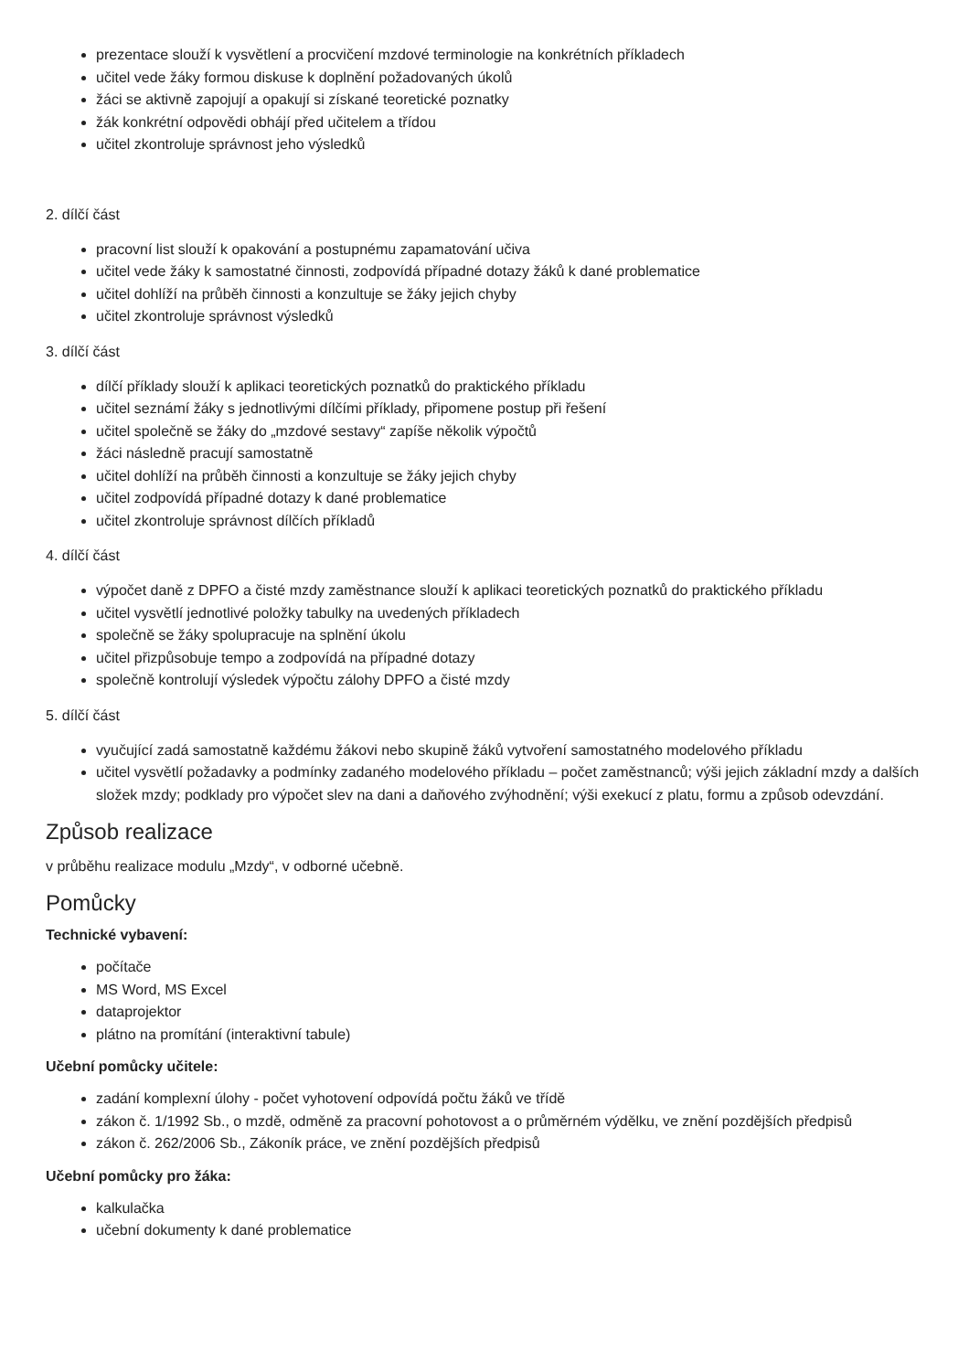prezentace slouží k vysvětlení a procvičení mzdové terminologie na konkrétních příkladech
učitel vede žáky formou diskuse k doplnění požadovaných úkolů
žáci se aktivně zapojují a opakují si získané teoretické poznatky
žák konkrétní odpovědi obhájí před učitelem a třídou
učitel zkontroluje správnost jeho výsledků
2. dílčí část
pracovní list slouží k opakování a postupnému zapamatování učiva
učitel vede žáky k samostatné činnosti, zodpovídá případné dotazy žáků k dané problematice
učitel dohlíží na průběh činnosti a konzultuje se žáky jejich chyby
učitel zkontroluje správnost výsledků
3. dílčí část
dílčí příklady slouží k aplikaci teoretických poznatků do praktického příkladu
učitel seznámí žáky s jednotlivými dílčími příklady, připomene postup při řešení
učitel společně se žáky do „mzdové sestavy“ zapíše několik výpočtů
žáci následně pracují samostatně
učitel dohlíží na průběh činnosti a konzultuje se žáky jejich chyby
učitel zodpovídá případné dotazy k dané problematice
učitel zkontroluje správnost dílčích příkladů
4. dílčí část
výpočet daně z DPFO a čisté mzdy zaměstnance slouží k aplikaci teoretických poznatků do praktického příkladu
učitel vysvětlí jednotlivé položky tabulky na uvedených příkladech
společně se žáky spolupracuje na splnění úkolu
učitel přizpůsobuje tempo a zodpovídá na případné dotazy
společně kontrolují výsledek výpočtu zálohy DPFO a čisté mzdy
5. dílčí část
vyučující zadá samostatně každému žákovi nebo skupině žáků vytvoření samostatného modelového příkladu
učitel vysvětlí požadavky a podmínky zadaného modelového příkladu – počet zaměstnanců; výši jejich základní mzdy a dalších složek mzdy; podklady pro výpočet slev na dani a daňového zvýhodnění; výši exekucí z platu, formu a způsob odevzdání.
Způsob realizace
v průběhu realizace modulu „Mzdy“, v odborné učebně.
Pomůcky
Technické vybavení:
počítače
MS Word, MS Excel
dataprojektor
plátno na promítání (interaktivní tabule)
Učební pomůcky učitele:
zadání komplexní úlohy - počet vyhotovení odpovídá počtu žáků ve třídě
zákon č. 1/1992 Sb., o mzdě, odměně za pracovní pohotovost a o průměrném výdělku, ve znění pozdějších předpisů
zákon č. 262/2006 Sb., Zákoník práce, ve znění pozdějších předpisů
Učební pomůcky pro žáka:
kalkulačka
učební dokumenty k dané problematice